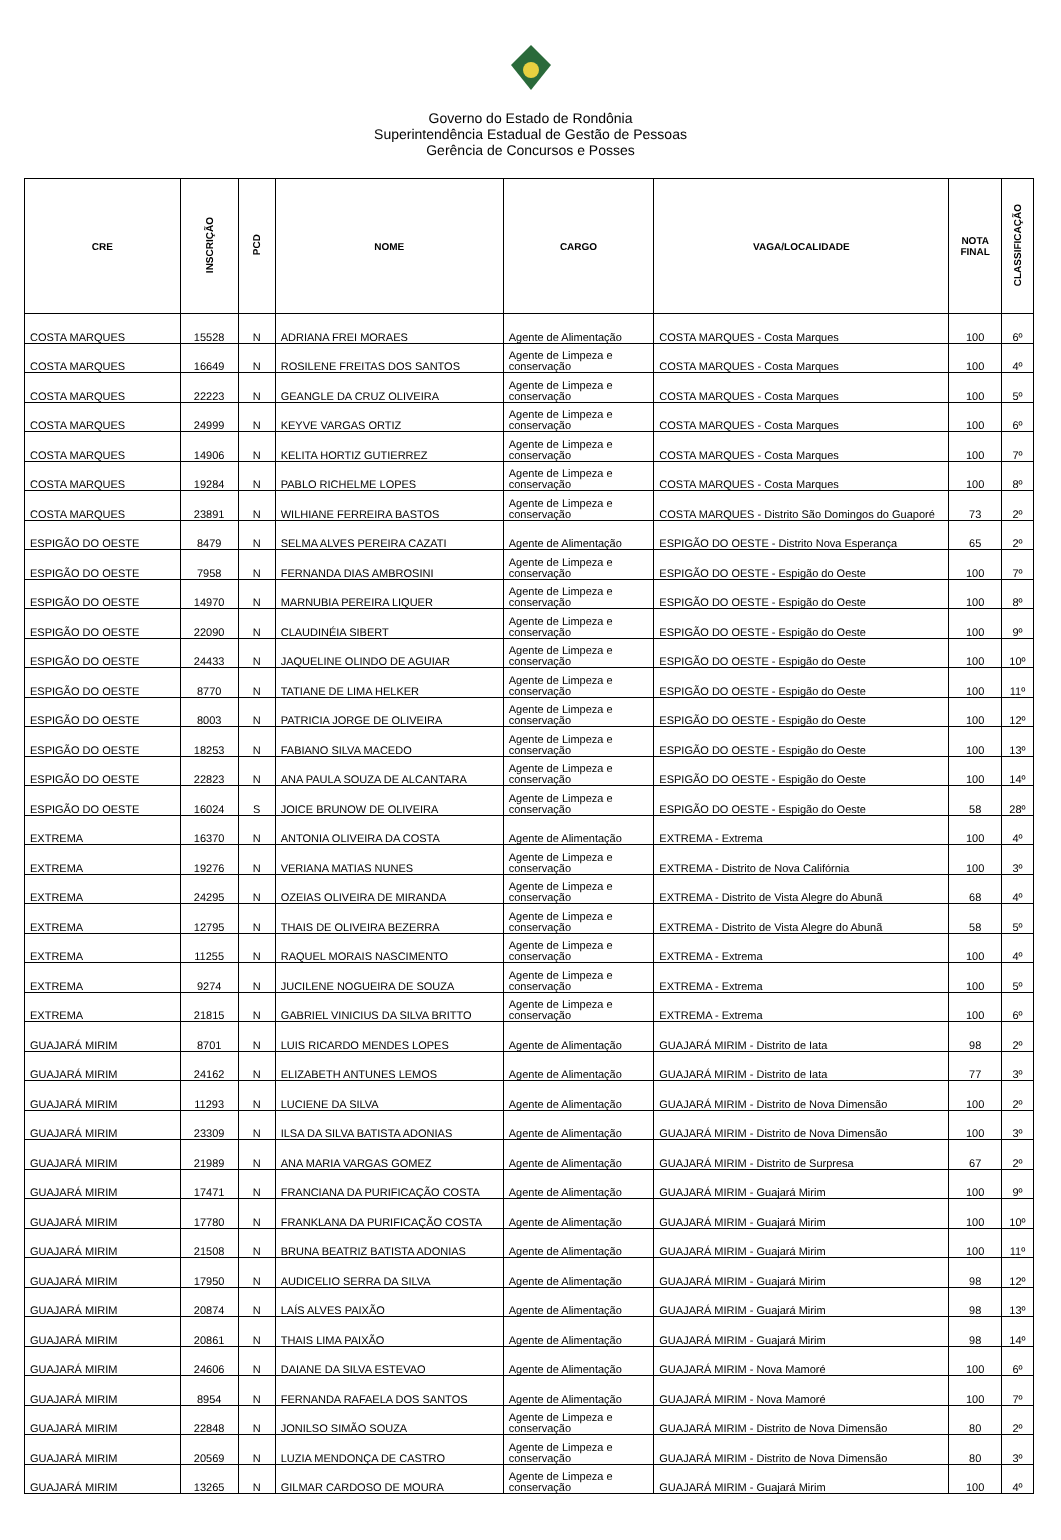Governo do Estado de Rondônia
Superintendência Estadual de Gestão de Pessoas
Gerência de Concursos e Posses
| CRE | INSCRIÇÃO | PCD | NOME | CARGO | VAGA/LOCALIDADE | NOTA FINAL | CLASSIFICAÇÃO |
| --- | --- | --- | --- | --- | --- | --- | --- |
| COSTA MARQUES | 15528 | N | ADRIANA FREI MORAES | Agente de Alimentação | COSTA MARQUES - Costa Marques | 100 | 6º |
| COSTA MARQUES | 16649 | N | ROSILENE FREITAS DOS SANTOS | Agente de Limpeza e conservação | COSTA MARQUES - Costa Marques | 100 | 4º |
| COSTA MARQUES | 22223 | N | GEANGLE DA CRUZ OLIVEIRA | Agente de Limpeza e conservação | COSTA MARQUES - Costa Marques | 100 | 5º |
| COSTA MARQUES | 24999 | N | KEYVE VARGAS ORTIZ | Agente de Limpeza e conservação | COSTA MARQUES - Costa Marques | 100 | 6º |
| COSTA MARQUES | 14906 | N | KELITA HORTIZ GUTIERREZ | Agente de Limpeza e conservação | COSTA MARQUES - Costa Marques | 100 | 7º |
| COSTA MARQUES | 19284 | N | PABLO RICHELME LOPES | Agente de Limpeza e conservação | COSTA MARQUES - Costa Marques | 100 | 8º |
| COSTA MARQUES | 23891 | N | WILHIANE FERREIRA BASTOS | Agente de Limpeza e conservação | COSTA MARQUES - Distrito São Domingos do Guaporé | 73 | 2º |
| ESPIGÃO DO OESTE | 8479 | N | SELMA ALVES PEREIRA CAZATI | Agente de Alimentação | ESPIGÃO DO OESTE - Distrito Nova Esperança | 65 | 2º |
| ESPIGÃO DO OESTE | 7958 | N | FERNANDA DIAS AMBROSINI | Agente de Limpeza e conservação | ESPIGÃO DO OESTE - Espigão do Oeste | 100 | 7º |
| ESPIGÃO DO OESTE | 14970 | N | MARNUBIA PEREIRA LIQUER | Agente de Limpeza e conservação | ESPIGÃO DO OESTE - Espigão do Oeste | 100 | 8º |
| ESPIGÃO DO OESTE | 22090 | N | CLAUDINÉIA SIBERT | Agente de Limpeza e conservação | ESPIGÃO DO OESTE - Espigão do Oeste | 100 | 9º |
| ESPIGÃO DO OESTE | 24433 | N | JAQUELINE OLINDO DE AGUIAR | Agente de Limpeza e conservação | ESPIGÃO DO OESTE - Espigão do Oeste | 100 | 10º |
| ESPIGÃO DO OESTE | 8770 | N | TATIANE DE LIMA HELKER | Agente de Limpeza e conservação | ESPIGÃO DO OESTE - Espigão do Oeste | 100 | 11º |
| ESPIGÃO DO OESTE | 8003 | N | PATRICIA JORGE DE OLIVEIRA | Agente de Limpeza e conservação | ESPIGÃO DO OESTE - Espigão do Oeste | 100 | 12º |
| ESPIGÃO DO OESTE | 18253 | N | FABIANO SILVA MACEDO | Agente de Limpeza e conservação | ESPIGÃO DO OESTE - Espigão do Oeste | 100 | 13º |
| ESPIGÃO DO OESTE | 22823 | N | ANA PAULA SOUZA DE ALCANTARA | Agente de Limpeza e conservação | ESPIGÃO DO OESTE - Espigão do Oeste | 100 | 14º |
| ESPIGÃO DO OESTE | 16024 | S | JOICE BRUNOW DE OLIVEIRA | Agente de Limpeza e conservação | ESPIGÃO DO OESTE - Espigão do Oeste | 58 | 28º |
| EXTREMA | 16370 | N | ANTONIA OLIVEIRA DA COSTA | Agente de Alimentação | EXTREMA - Extrema | 100 | 4º |
| EXTREMA | 19276 | N | VERIANA MATIAS NUNES | Agente de Limpeza e conservação | EXTREMA - Distrito de Nova Califórnia | 100 | 3º |
| EXTREMA | 24295 | N | OZEIAS OLIVEIRA DE MIRANDA | Agente de Limpeza e conservação | EXTREMA - Distrito de Vista Alegre do Abunã | 68 | 4º |
| EXTREMA | 12795 | N | THAIS DE OLIVEIRA BEZERRA | Agente de Limpeza e conservação | EXTREMA - Distrito de Vista Alegre do Abunã | 58 | 5º |
| EXTREMA | 11255 | N | RAQUEL MORAIS NASCIMENTO | Agente de Limpeza e conservação | EXTREMA - Extrema | 100 | 4º |
| EXTREMA | 9274 | N | JUCILENE NOGUEIRA DE SOUZA | Agente de Limpeza e conservação | EXTREMA - Extrema | 100 | 5º |
| EXTREMA | 21815 | N | GABRIEL VINICIUS DA SILVA BRITTO | Agente de Limpeza e conservação | EXTREMA - Extrema | 100 | 6º |
| GUAJARÁ MIRIM | 8701 | N | LUIS RICARDO MENDES LOPES | Agente de Alimentação | GUAJARÁ MIRIM - Distrito de Iata | 98 | 2º |
| GUAJARÁ MIRIM | 24162 | N | ELIZABETH ANTUNES LEMOS | Agente de Alimentação | GUAJARÁ MIRIM - Distrito de Iata | 77 | 3º |
| GUAJARÁ MIRIM | 11293 | N | LUCIENE DA SILVA | Agente de Alimentação | GUAJARÁ MIRIM - Distrito de Nova Dimensão | 100 | 2º |
| GUAJARÁ MIRIM | 23309 | N | ILSA DA SILVA BATISTA ADONIAS | Agente de Alimentação | GUAJARÁ MIRIM - Distrito de Nova Dimensão | 100 | 3º |
| GUAJARÁ MIRIM | 21989 | N | ANA MARIA VARGAS GOMEZ | Agente de Alimentação | GUAJARÁ MIRIM - Distrito de Surpresa | 67 | 2º |
| GUAJARÁ MIRIM | 17471 | N | FRANCIANA DA PURIFICAÇÃO COSTA | Agente de Alimentação | GUAJARÁ MIRIM - Guajará Mirim | 100 | 9º |
| GUAJARÁ MIRIM | 17780 | N | FRANKLANA DA PURIFICAÇÃO COSTA | Agente de Alimentação | GUAJARÁ MIRIM - Guajará Mirim | 100 | 10º |
| GUAJARÁ MIRIM | 21508 | N | BRUNA BEATRIZ BATISTA ADONIAS | Agente de Alimentação | GUAJARÁ MIRIM - Guajará Mirim | 100 | 11º |
| GUAJARÁ MIRIM | 17950 | N | AUDICELIO SERRA DA SILVA | Agente de Alimentação | GUAJARÁ MIRIM - Guajará Mirim | 98 | 12º |
| GUAJARÁ MIRIM | 20874 | N | LAÍS ALVES PAIXÃO | Agente de Alimentação | GUAJARÁ MIRIM - Guajará Mirim | 98 | 13º |
| GUAJARÁ MIRIM | 20861 | N | THAIS LIMA PAIXÃO | Agente de Alimentação | GUAJARÁ MIRIM - Guajará Mirim | 98 | 14º |
| GUAJARÁ MIRIM | 24606 | N | DAIANE DA SILVA ESTEVAO | Agente de Alimentação | GUAJARÁ MIRIM - Nova Mamoré | 100 | 6º |
| GUAJARÁ MIRIM | 8954 | N | FERNANDA RAFAELA DOS SANTOS | Agente de Alimentação | GUAJARÁ MIRIM - Nova Mamoré | 100 | 7º |
| GUAJARÁ MIRIM | 22848 | N | JONILSO SIMÃO SOUZA | Agente de Limpeza e conservação | GUAJARÁ MIRIM - Distrito de Nova Dimensão | 80 | 2º |
| GUAJARÁ MIRIM | 20569 | N | LUZIA MENDONÇA DE CASTRO | Agente de Limpeza e conservação | GUAJARÁ MIRIM - Distrito de Nova Dimensão | 80 | 3º |
| GUAJARÁ MIRIM | 13265 | N | GILMAR CARDOSO DE MOURA | Agente de Limpeza e conservação | GUAJARÁ MIRIM - Guajará Mirim | 100 | 4º |